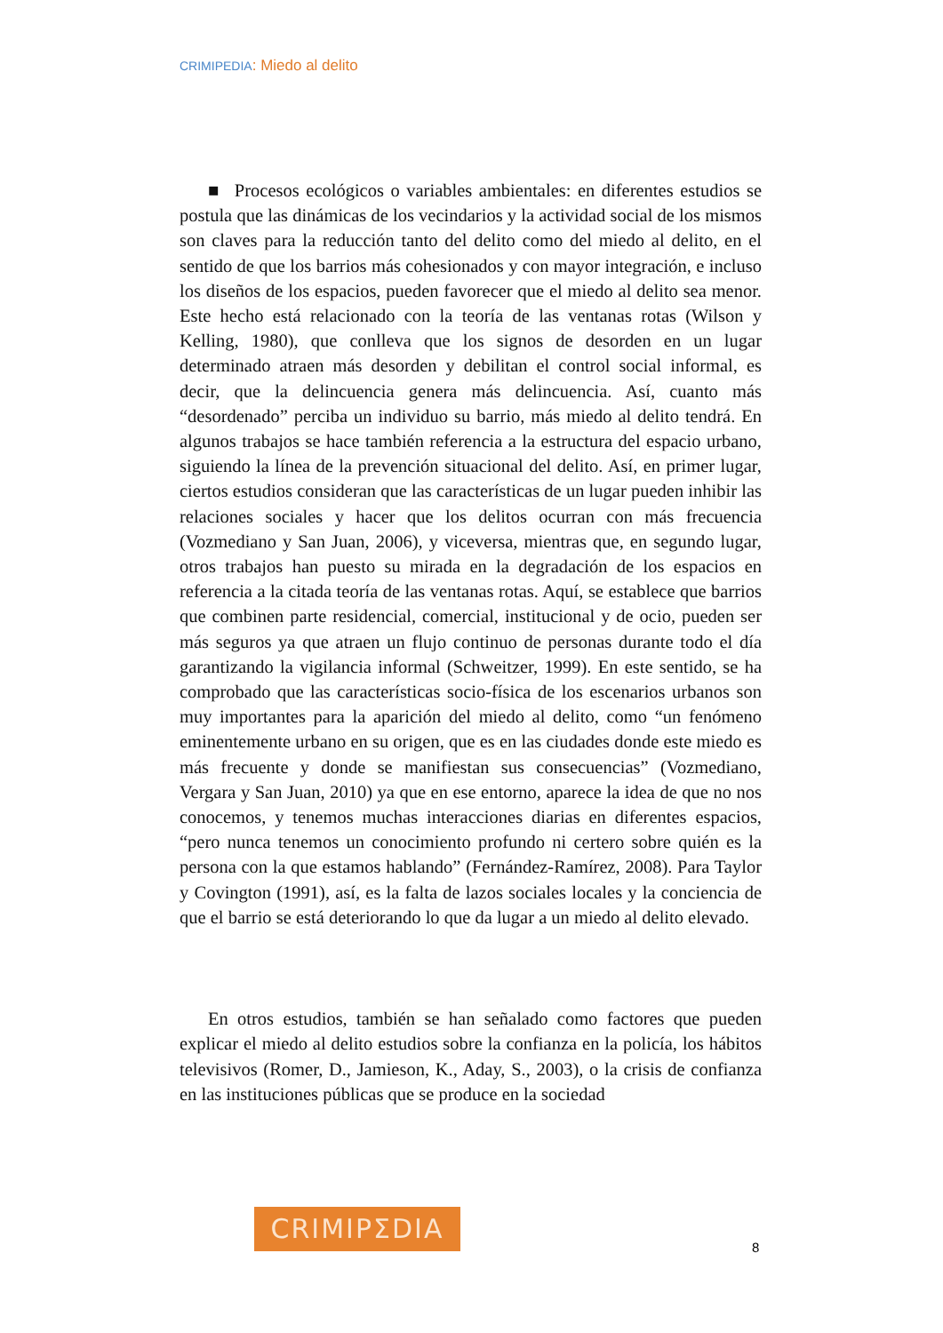CRIMIPEDIA: Miedo al delito
■ Procesos ecológicos o variables ambientales: en diferentes estudios se postula que las dinámicas de los vecindarios y la actividad social de los mismos son claves para la reducción tanto del delito como del miedo al delito, en el sentido de que los barrios más cohesionados y con mayor integración, e incluso los diseños de los espacios, pueden favorecer que el miedo al delito sea menor. Este hecho está relacionado con la teoría de las ventanas rotas (Wilson y Kelling, 1980), que conlleva que los signos de desorden en un lugar determinado atraen más desorden y debilitan el control social informal, es decir, que la delincuencia genera más delincuencia. Así, cuanto más “desordenado” perciba un individuo su barrio, más miedo al delito tendrá. En algunos trabajos se hace también referencia a la estructura del espacio urbano, siguiendo la línea de la prevención situacional del delito. Así, en primer lugar, ciertos estudios consideran que las características de un lugar pueden inhibir las relaciones sociales y hacer que los delitos ocurran con más frecuencia (Vozmediano y San Juan, 2006), y viceversa, mientras que, en segundo lugar, otros trabajos han puesto su mirada en la degradación de los espacios en referencia a la citada teoría de las ventanas rotas. Aquí, se establece que barrios que combinen parte residencial, comercial, institucional y de ocio, pueden ser más seguros ya que atraen un flujo continuo de personas durante todo el día garantizando la vigilancia informal (Schweitzer, 1999). En este sentido, se ha comprobado que las características socio-física de los escenarios urbanos son muy importantes para la aparición del miedo al delito, como “un fenómeno eminentemente urbano en su origen, que es en las ciudades donde este miedo es más frecuente y donde se manifiestan sus consecuencias” (Vozmediano, Vergara y San Juan, 2010) ya que en ese entorno, aparece la idea de que no nos conocemos, y tenemos muchas interacciones diarias en diferentes espacios, “pero nunca tenemos un conocimiento profundo ni certero sobre quién es la persona con la que estamos hablando” (Fernández-Ramírez, 2008). Para Taylor y Covington (1991), así, es la falta de lazos sociales locales y la conciencia de que el barrio se está deteriorando lo que da lugar a un miedo al delito elevado.
En otros estudios, también se han señalado como factores que pueden explicar el miedo al delito estudios sobre la confianza en la policía, los hábitos televisivos (Romer, D., Jamieson, K., Aday, S., 2003), o la crisis de confianza en las instituciones públicas que se produce en la sociedad
CRIMIPΣDIA
8